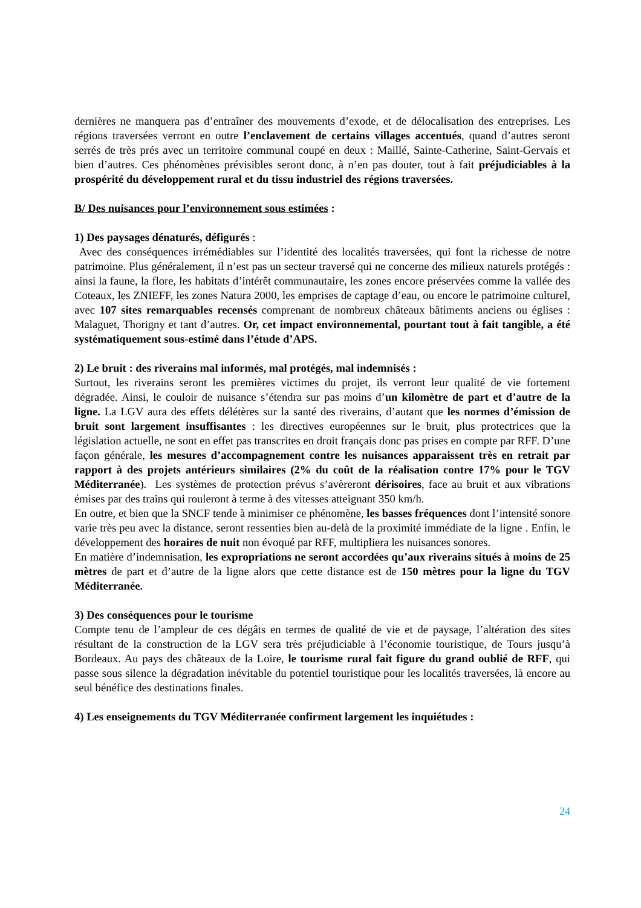dernières ne manquera pas d’entraîner des mouvements d’exode, et de délocalisation des entreprises. Les régions traversées verront en outre l’enclavement de certains villages accentués, quand d’autres seront serrés de très prés avec un territoire communal coupé en deux : Maillé, Sainte-Catherine, Saint-Gervais et bien d’autres. Ces phénomènes prévisibles seront donc, à n’en pas douter, tout à fait préjudiciables à la prospérité du développement rural et du tissu industriel des régions traversées.
B/ Des nuisances pour l’environnement sous estimées :
1) Des paysages dénaturés, défigurés :
Avec des conséquences irrémédiables sur l’identité des localités traversées, qui font la richesse de notre patrimoine. Plus généralement, il n’est pas un secteur traversé qui ne concerne des milieux naturels protégés : ainsi la faune, la flore, les habitats d’intérêt communautaire, les zones encore préservées comme la vallée des Coteaux, les ZNIEFF, les zones Natura 2000, les emprises de captage d’eau, ou encore le patrimoine culturel, avec 107 sites remarquables recensés comprenant de nombreux châteaux bâtiments anciens ou églises : Malaguet, Thorigny et tant d’autres. Or, cet impact environnemental, pourtant tout à fait tangible, a été systématiquement sous-estimé dans l’étude d’APS.
2) Le bruit : des riverains mal informés, mal protégés, mal indemnisés :
Surtout, les riverains seront les premières victimes du projet, ils verront leur qualité de vie fortement dégradée. Ainsi, le couloir de nuisance s’étendra sur pas moins d’un kilomètre de part et d’autre de la ligne. La LGV aura des effets délétères sur la santé des riverains, d’autant que les normes d’émission de bruit sont largement insuffisantes : les directives européennes sur le bruit, plus protectrices que la législation actuelle, ne sont en effet pas transcrites en droit français donc pas prises en compte par RFF. D’une façon générale, les mesures d’accompagnement contre les nuisances apparaissent très en retrait par rapport à des projets antérieurs similaires (2% du coût de la réalisation contre 17% pour le TGV Méditerranée). Les systèmes de protection prévus s’avèreront dérisoires, face au bruit et aux vibrations émises par des trains qui rouleront à terme à des vitesses atteignant 350 km/h.
En outre, et bien que la SNCF tende à minimiser ce phénomène, les basses fréquences dont l’intensité sonore varie très peu avec la distance, seront ressenties bien au-delà de la proximité immédiate de la ligne . Enfin, le développement des horaires de nuit non évoqué par RFF, multipliera les nuisances sonores.
En matière d’indemnisation, les expropriations ne seront accordées qu’aux riverains situés à moins de 25 mètres de part et d’autre de la ligne alors que cette distance est de 150 mètres pour la ligne du TGV Méditerranée.
3) Des conséquences pour le tourisme
Compte tenu de l’ampleur de ces dégâts en termes de qualité de vie et de paysage, l’altération des sites résultant de la construction de la LGV sera très préjudiciable à l’économie touristique, de Tours jusqu’à Bordeaux. Au pays des châteaux de la Loire, le tourisme rural fait figure du grand oublié de RFF, qui passe sous silence la dégradation inévitable du potentiel touristique pour les localités traversées, là encore au seul bénéfice des destinations finales.
4) Les enseignements du TGV Méditerranée confirment largement les inquiétudes :
24